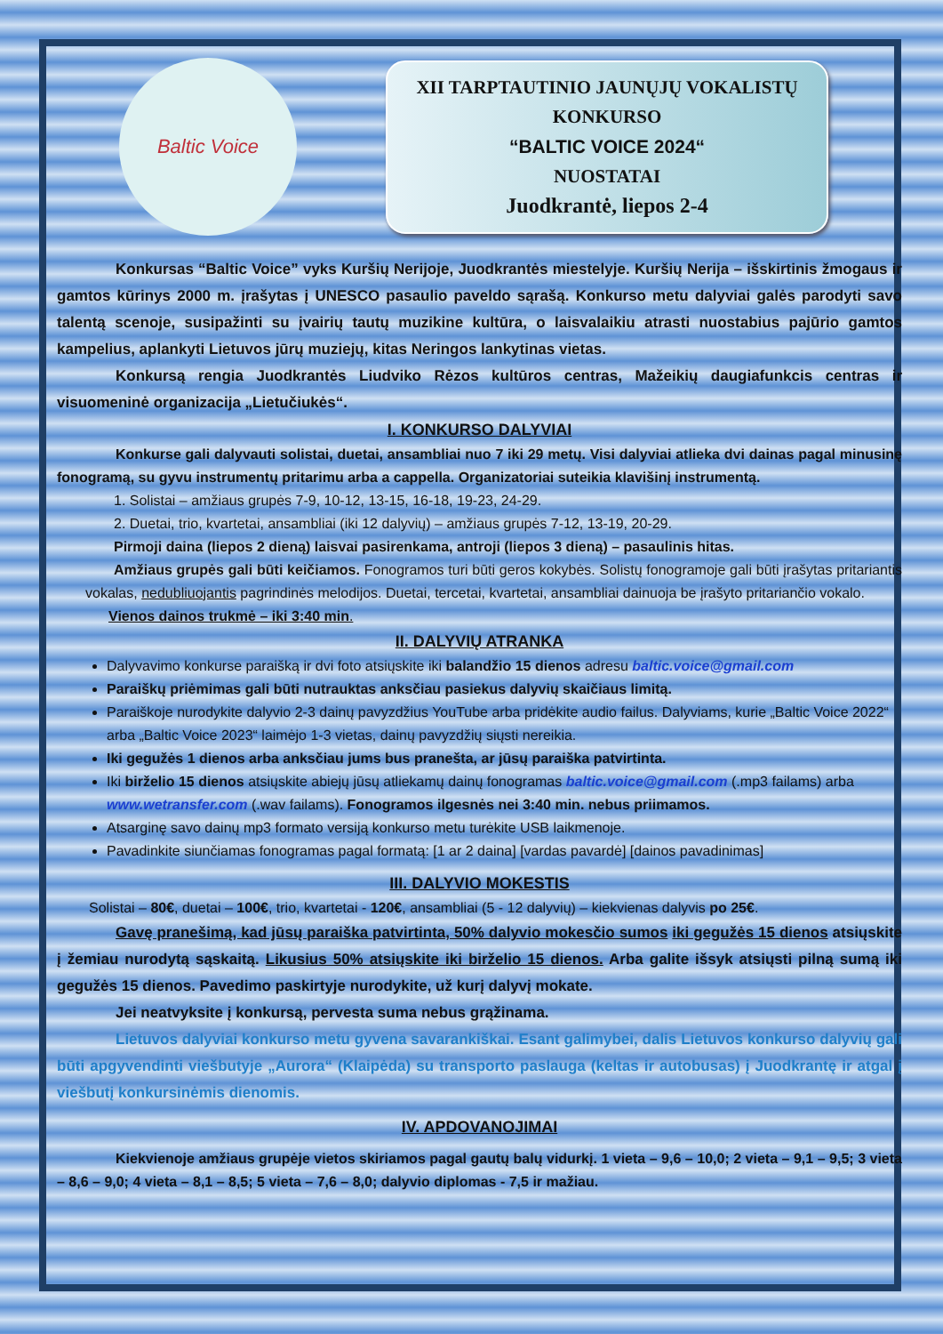Baltic Voice
XII TARPTAUTINIO JAUNŲJŲ VOKALISTŲ KONKURSO
“BALTIC VOICE 2024“
NUOSTATAI
Juodkrantė, liepos 2-4
Konkursas “Baltic Voice” vyks Kuršių Nerijoje, Juodkrantės miestelyje. Kuršių Nerija – išskirtinis žmogaus ir gamtos kūrinys 2000 m. įrašytas į UNESCO pasaulio paveldo sąrašą. Konkurso metu dalyviai galės parodyti savo talentą scenoje, susipažinti su įvairių tautų muzikine kultūra, o laisvalaikiu atrasti nuostabius pajūrio gamtos kampelius, aplankyti Lietuvos jūrų muziejų, kitas Neringos lankytinas vietas.
Konkursą rengia Juodkrantės Liudviko Rėzos kultūros centras, Mažeikių daugiafunkcis centras ir visuomeninė organizacija „Lietučiukės“.
I. KONKURSO DALYVIAI
Konkurse gali dalyvauti solistai, duetai, ansambliai nuo 7 iki 29 metų. Visi dalyviai atlieka dvi dainas pagal minusinę fonogramą, su gyvu instrumentų pritarimu arba a cappella. Organizatoriai suteikia klavišinį instrumentą.
1. Solistai – amžiaus grupės 7-9, 10-12, 13-15, 16-18, 19-23, 24-29.
2. Duetai, trio, kvartetai, ansambliai (iki 12 dalyvių) – amžiaus grupės 7-12, 13-19, 20-29.
Pirmoji daina (liepos 2 dieną) laisvai pasirenkama, antroji (liepos 3 dieną) – pasaulinis hitas.
Amžiaus grupės gali būti keičiamos. Fonogramos turi būti geros kokybės. Solistų fonogramoje gali būti įrašytas pritariantis vokalas, nedubliuojantis pagrindinės melodijos. Duetai, tercetai, kvartetai, ansambliai dainuoja be įrašyto pritariančio vokalo.
Vienos dainos trukmė – iki 3:40 min.
II. DALYVIŲ ATRANKA
Dalyvavimo konkurse paraišką ir dvi foto atsiųskite iki balandžio 15 dienos adresu baltic.voice@gmail.com
Paraiškų priėmimas gali būti nutrauktas anksčiau pasiekus dalyvių skaičiaus limitą.
Paraiškoje nurodykite dalyvio 2-3 dainų pavyzdžius YouTube arba pridėkite audio failus. Dalyviams, kurie „Baltic Voice 2022“ arba „Baltic Voice 2023“ laimėjo 1-3 vietas, dainų pavyzdžių siųsti nereikia.
Iki gegužės 1 dienos arba anksčiau jums bus pranešta, ar jūsų paraiška patvirtinta.
Iki birželio 15 dienos atsiųskite abiejų jūsų atliekamų dainų fonogramas baltic.voice@gmail.com (.mp3 failams) arba www.wetransfer.com (.wav failams). Fonogramos ilgesnės nei 3:40 min. nebus priimamos.
Atsarginę savo dainų mp3 formato versiją konkurso metu turėkite USB laikmenoje.
Pavadinkite siunčiamas fonogramas pagal formatą: [1 ar 2 daina] [vardas pavardė] [dainos pavadinimas]
III. DALYVIO MOKESTIS
Solistai – 80€, duetai – 100€, trio, kvartetai - 120€, ansambliai (5 - 12 dalyvių) – kiekvienas dalyvis po 25€.
Gavę pranešimą, kad jūsų paraiška patvirtinta, 50% dalyvio mokesčio sumos iki gegužės 15 dienos atsiųskite į žemiau nurodytą sąskaitą. Likusius 50% atsiųskite iki birželio 15 dienos. Arba galite išsyk atsiųsti pilną sumą iki gegužės 15 dienos. Pavedimo paskirtyje nurodykite, už kurį dalyvį mokate.
Jei neatvyksite į konkursą, pervesta suma nebus grąžinama.
Lietuvos dalyviai konkurso metu gyvena savarankiškai. Esant galimybei, dalis Lietuvos konkurso dalyvių gali būti apgyvendinti viešbutyje „Aurora“ (Klaipėda) su transporto paslauga (keltas ir autobusas) į Juodkrantę ir atgal į viešbutį konkursinėmis dienomis.
IV. APDOVANOJIMAI
Kiekvienoje amžiaus grupėje vietos skiriamos pagal gautų balų vidurkį. 1 vieta – 9,6 – 10,0; 2 vieta – 9,1 – 9,5; 3 vieta – 8,6 – 9,0; 4 vieta – 8,1 – 8,5; 5 vieta – 7,6 – 8,0; dalyvio diplomas - 7,5 ir mažiau.